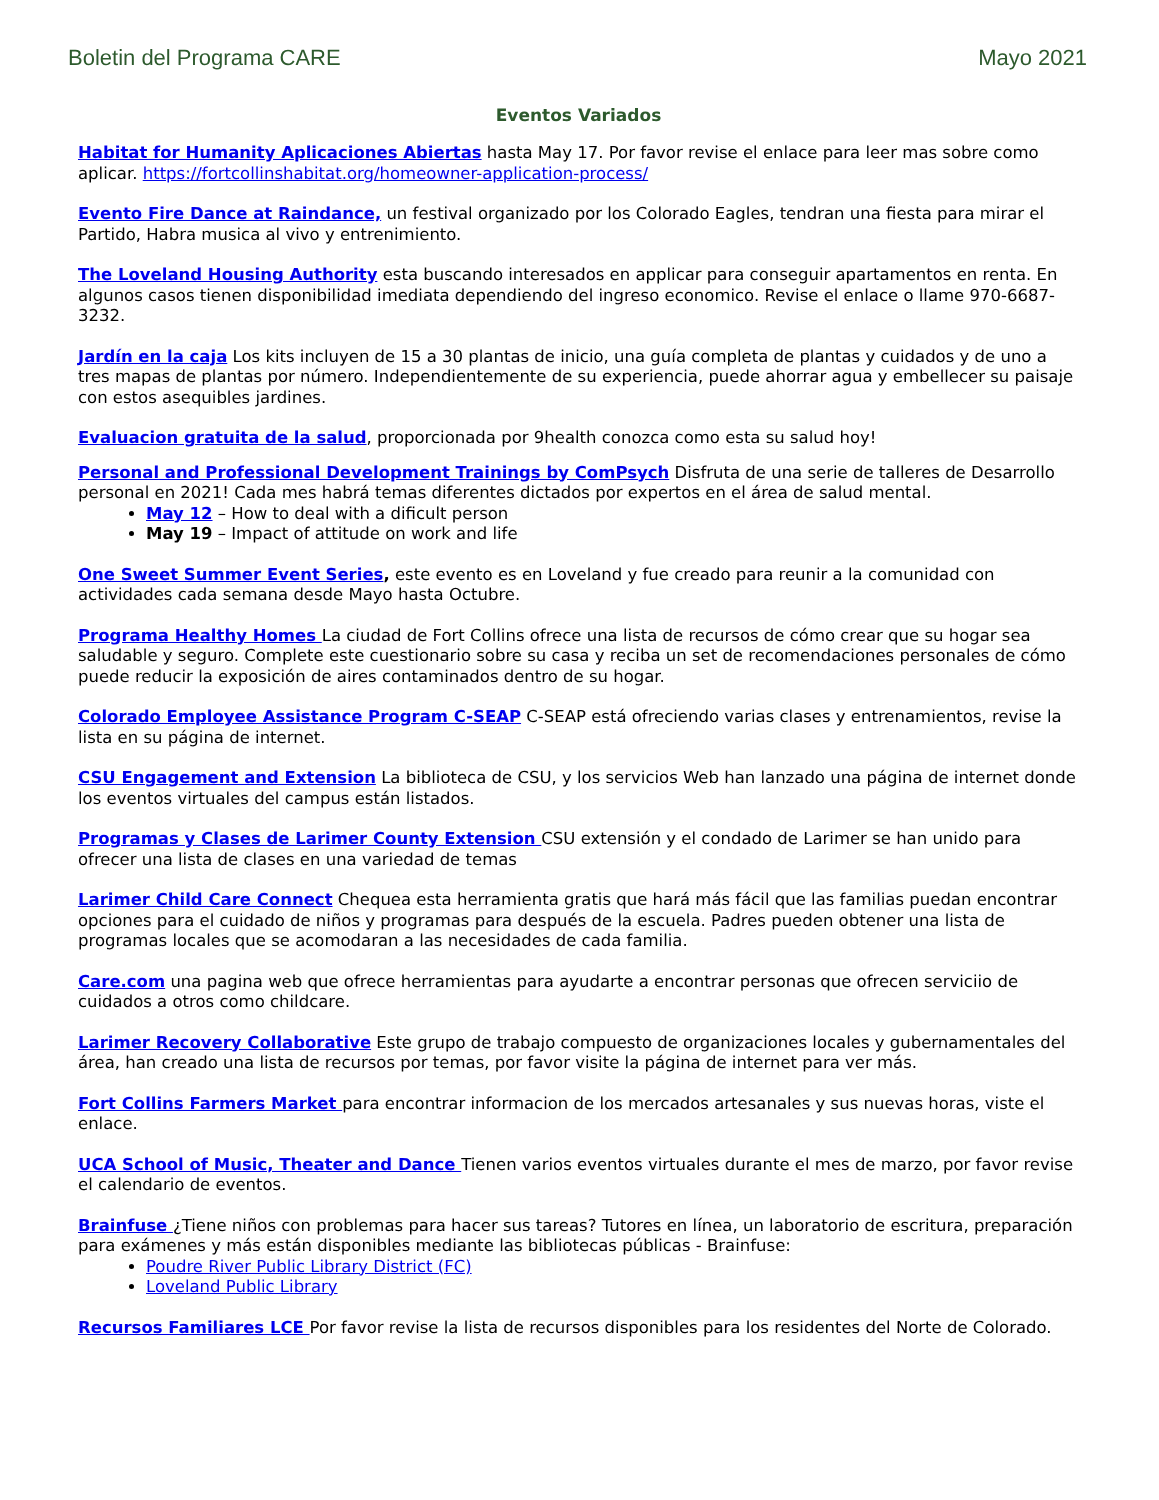Boletin del Programa CARE Mayo 2021
Eventos Variados
Habitat for Humanity Aplicaciones Abiertas hasta May 17. Por favor revise el enlace para leer mas sobre como aplicar. https://fortcollinshabitat.org/homeowner-application-process/
Evento Fire Dance at Raindance, un festival organizado por los Colorado Eagles, tendran una fiesta para mirar el Partido, Habra musica al vivo y entrenimiento.
The Loveland Housing Authority esta buscando interesados en applicar para conseguir apartamentos en renta. En algunos casos tienen disponibilidad imediata dependiendo del ingreso economico. Revise el enlace o llame 970-6687-3232.
Jardín en la caja Los kits incluyen de 15 a 30 plantas de inicio, una guía completa de plantas y cuidados y de uno a tres mapas de plantas por número. Independientemente de su experiencia, puede ahorrar agua y embellecer su paisaje con estos asequibles jardines.
Evaluacion gratuita de la salud, proporcionada por 9health conozca como esta su salud hoy!
Personal and Professional Development Trainings by ComPsych Disfruta de una serie de talleres de Desarrollo personal en 2021! Cada mes habrá temas diferentes dictados por expertos en el área de salud mental.
May 12 – How to deal with a dificult person
May 19 – Impact of attitude on work and life
One Sweet Summer Event Series, este evento es en Loveland y fue creado para reunir a la comunidad con actividades cada semana desde Mayo hasta Octubre.
Programa Healthy Homes La ciudad de Fort Collins ofrece una lista de recursos de cómo crear que su hogar sea saludable y seguro. Complete este cuestionario sobre su casa y reciba un set de recomendaciones personales de cómo puede reducir la exposición de aires contaminados dentro de su hogar.
Colorado Employee Assistance Program C-SEAP C-SEAP está ofreciendo varias clases y entrenamientos, revise la lista en su página de internet.
CSU Engagement and Extension La biblioteca de CSU, y los servicios Web han lanzado una página de internet donde los eventos virtuales del campus están listados.
Programas y Clases de Larimer County Extension CSU extensión y el condado de Larimer se han unido para ofrecer una lista de clases en una variedad de temas
Larimer Child Care Connect Chequea esta herramienta gratis que hará más fácil que las familias puedan encontrar opciones para el cuidado de niños y programas para después de la escuela. Padres pueden obtener una lista de programas locales que se acomodaran a las necesidades de cada familia.
Care.com una pagina web que ofrece herramientas para ayudarte a encontrar personas que ofrecen serviciio de cuidados a otros como childcare.
Larimer Recovery Collaborative Este grupo de trabajo compuesto de organizaciones locales y gubernamentales del área, han creado una lista de recursos por temas, por favor visite la página de internet para ver más.
Fort Collins Farmers Market para encontrar informacion de los mercados artesanales y sus nuevas horas, viste el enlace.
UCA School of Music, Theater and Dance Tienen varios eventos virtuales durante el mes de marzo, por favor revise el calendario de eventos.
Brainfuse ¿Tiene niños con problemas para hacer sus tareas? Tutores en línea, un laboratorio de escritura, preparación para exámenes y más están disponibles mediante las bibliotecas públicas - Brainfuse:
Poudre River Public Library District (FC)
Loveland Public Library
Recursos Familiares LCE Por favor revise la lista de recursos disponibles para los residentes del Norte de Colorado.